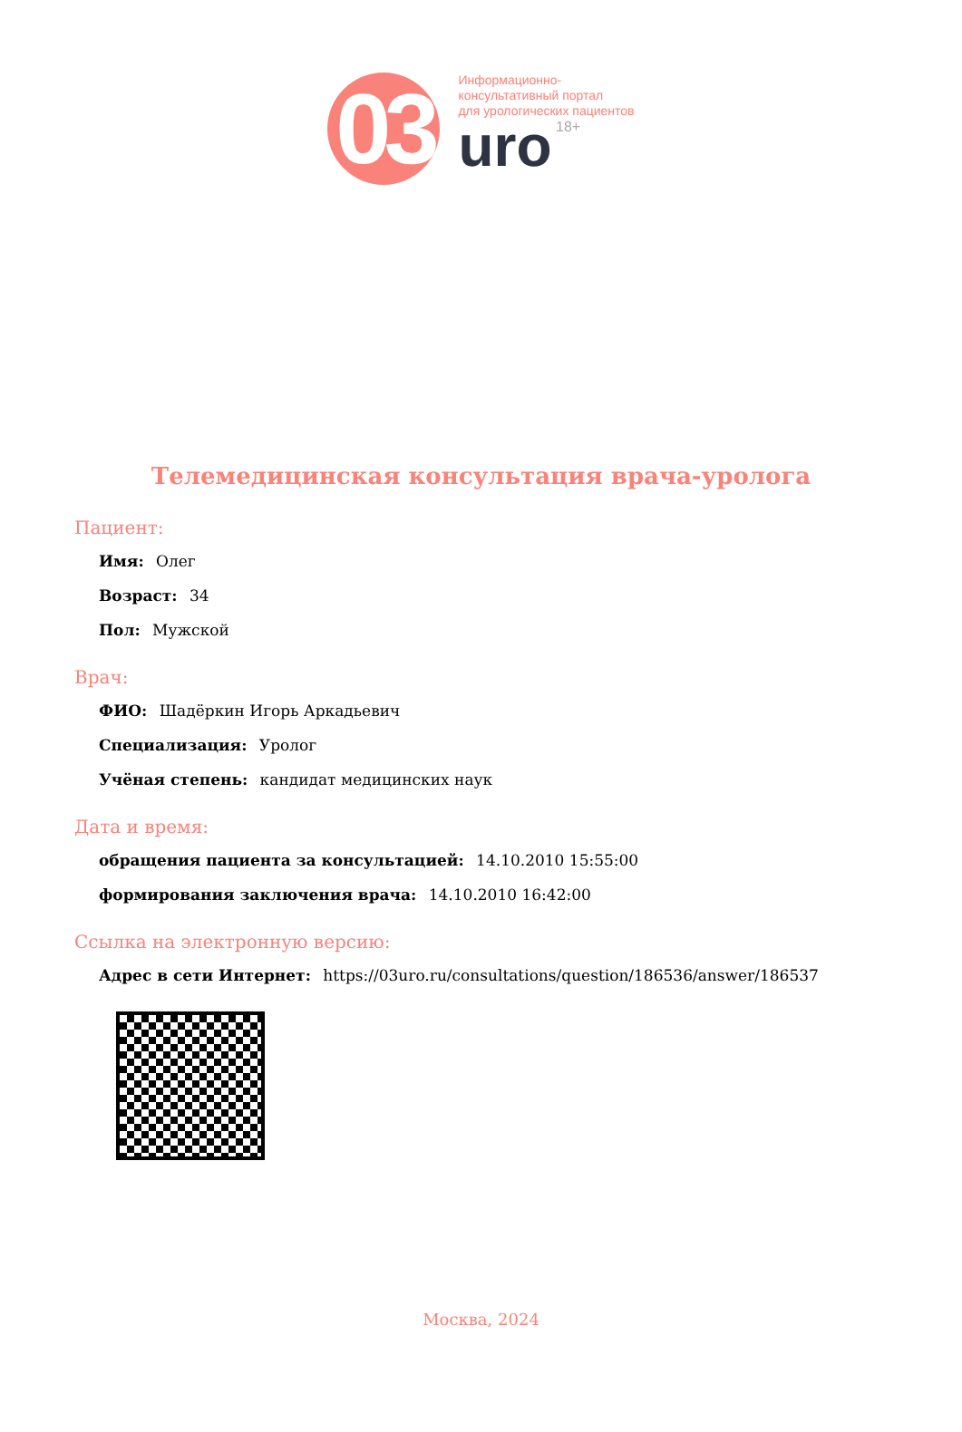03
Информационно-
консультативный портал
для урологических пациентов
uro 18+
Телемедицинская консультация врача-уролога
Пациент:
Имя: Олег
Возраст: 34
Пол: Мужской
Врач:
ФИО: Шадёркин Игорь Аркадьевич
Специализация: Уролог
Учёная степень: кандидат медицинских наук
Дата и время:
обращения пациента за консультацией: 14.10.2010 15:55:00
формирования заключения врача: 14.10.2010 16:42:00
Ссылка на электронную версию:
Адрес в сети Интернет: https://03uro.ru/consultations/question/186536/answer/186537
Москва, 2024